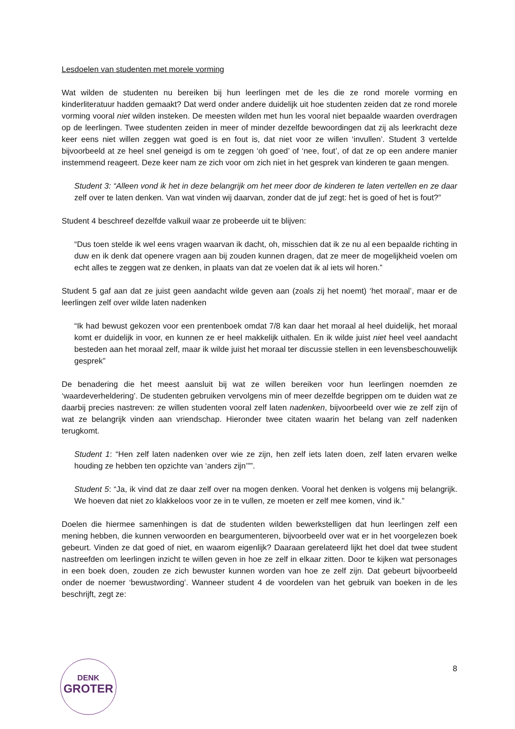Lesdoelen van studenten met morele vorming
Wat wilden de studenten nu bereiken bij hun leerlingen met de les die ze rond morele vorming en kinderliteratuur hadden gemaakt? Dat werd onder andere duidelijk uit hoe studenten zeiden dat ze rond morele vorming vooral niet wilden insteken. De meesten wilden met hun les vooral niet bepaalde waarden overdragen op de leerlingen. Twee studenten zeiden in meer of minder dezelfde bewoordingen dat zij als leerkracht deze keer eens niet willen zeggen wat goed is en fout is, dat niet voor ze willen ‘invullen’. Student 3 vertelde bijvoorbeeld at ze heel snel geneigd is om te zeggen ‘oh goed’ of ‘nee, fout’, of dat ze op een andere manier instemmend reageert. Deze keer nam ze zich voor om zich niet in het gesprek van kinderen te gaan mengen.
Student 3: “Alleen vond ik het in deze belangrijk om het meer door de kinderen te laten vertellen en ze daar zelf over te laten denken. Van wat vinden wij daarvan, zonder dat de juf zegt: het is goed of het is fout?”
Student 4 beschreef dezelfde valkuil waar ze probeerde uit te blijven:
“Dus toen stelde ik wel eens vragen waarvan ik dacht, oh, misschien dat ik ze nu al een bepaalde richting in duw en ik denk dat openere vragen aan bij zouden kunnen dragen, dat ze meer de mogelijkheid voelen om echt alles te zeggen wat ze denken, in plaats van dat ze voelen dat ik al iets wil horen.”
Student 5 gaf aan dat ze juist geen aandacht wilde geven aan (zoals zij het noemt) ‘het moraal’, maar er de leerlingen zelf over wilde laten nadenken
“Ik had bewust gekozen voor een prentenboek omdat 7/8 kan daar het moraal al heel duidelijk, het moraal komt er duidelijk in voor, en kunnen ze er heel makkelijk uithalen. En ik wilde juist niet heel veel aandacht besteden aan het moraal zelf, maar ik wilde juist het moraal ter discussie stellen in een levensbeschouwelijk gesprek”
De benadering die het meest aansluit bij wat ze willen bereiken voor hun leerlingen noemden ze ‘waardeverheldering’. De studenten gebruiken vervolgens min of meer dezelfde begrippen om te duiden wat ze daarbij precies nastreven: ze willen studenten vooral zelf laten nadenken, bijvoorbeeld over wie ze zelf zijn of wat ze belangrijk vinden aan vriendschap. Hieronder twee citaten waarin het belang van zelf nadenken terugkomt.
Student 1: “Hen zelf laten nadenken over wie ze zijn, hen zelf iets laten doen, zelf laten ervaren welke houding ze hebben ten opzichte van ‘anders zijn’””.
Student 5: “Ja, ik vind dat ze daar zelf over na mogen denken. Vooral het denken is volgens mij belangrijk. We hoeven dat niet zo klakkeloos voor ze in te vullen, ze moeten er zelf mee komen, vind ik.”
Doelen die hiermee samenhingen is dat de studenten wilden bewerkstelligen dat hun leerlingen zelf een mening hebben, die kunnen verwoorden en beargumenteren, bijvoorbeeld over wat er in het voorgelezen boek gebeurt. Vinden ze dat goed of niet, en waarom eigenlijk? Daaraan gerelateerd lijkt het doel dat twee student nastreefden om leerlingen inzicht te willen geven in hoe ze zelf in elkaar zitten. Door te kijken wat personages in een boek doen, zouden ze zich bewuster kunnen worden van hoe ze zelf zijn. Dat gebeurt bijvoorbeeld onder de noemer ‘bewustwording’. Wanneer student 4 de voordelen van het gebruik van boeken in de les beschrijft, zegt ze:
DENK
GROTER
8